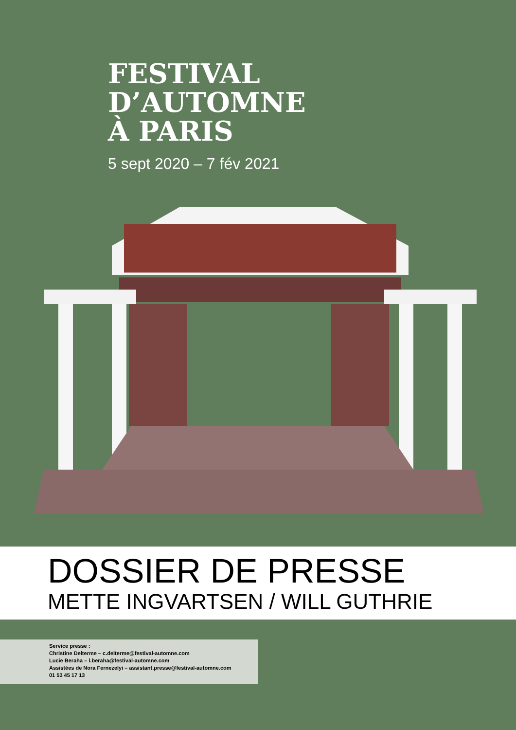FESTIVAL
D’AUTOMNE
À PARIS
5 sept 2020 – 7 fév 2021
DOSSIER DE PRESSE
METTE INGVARTSEN / WILL GUTHRIE
Service presse :
Christine Delterme – c.delterme@festival-automne.com
Lucie Beraha – l.beraha@festival-automne.com
Assistées de Nora Fernezelyi – assistant.presse@festival-automne.com
01 53 45 17 13